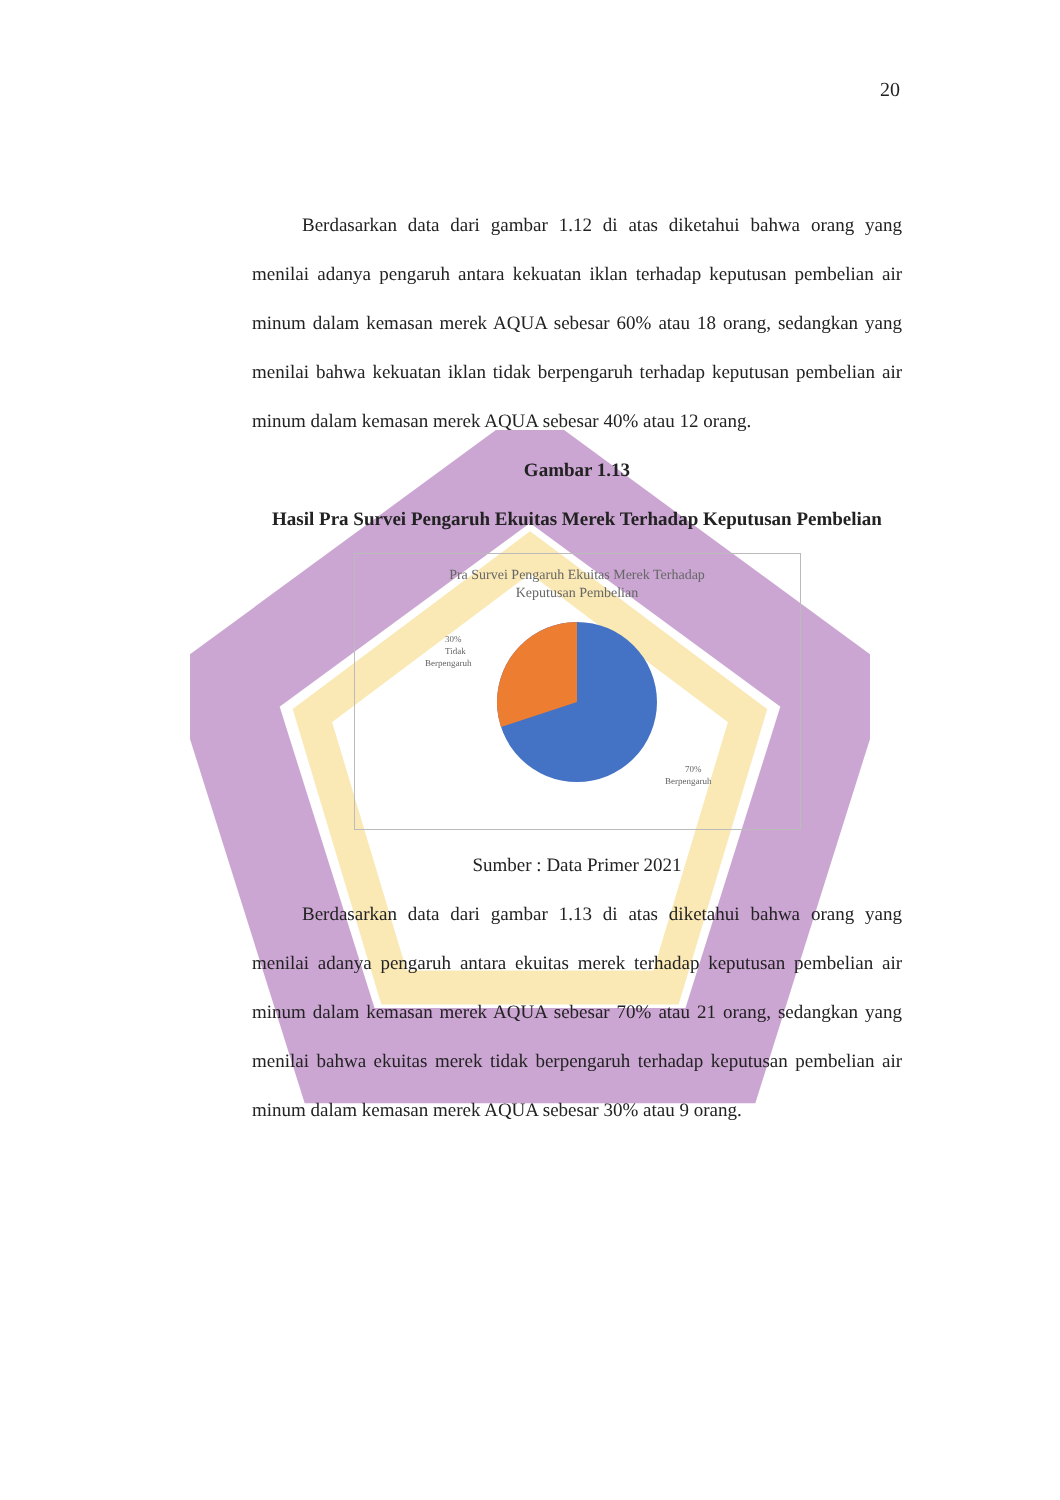20
Berdasarkan data dari gambar 1.12 di atas diketahui bahwa orang yang menilai adanya pengaruh antara kekuatan iklan terhadap keputusan pembelian air minum dalam kemasan merek AQUA sebesar 60% atau 18 orang, sedangkan yang menilai bahwa kekuatan iklan tidak berpengaruh terhadap keputusan pembelian air minum dalam kemasan merek AQUA sebesar 40% atau 12 orang.
Gambar 1.13
Hasil Pra Survei Pengaruh Ekuitas Merek Terhadap Keputusan Pembelian
Pra Survei Pengaruh Ekuitas Merek Terhadap
Keputusan Pembelian
30%
Tidak
Berpengaruh
70%
Berpengaruh
Sumber : Data Primer 2021
Berdasarkan data dari gambar 1.13 di atas diketahui bahwa orang yang menilai adanya pengaruh antara ekuitas merek terhadap keputusan pembelian air minum dalam kemasan merek AQUA sebesar 70% atau 21 orang, sedangkan yang menilai bahwa ekuitas merek tidak berpengaruh terhadap keputusan pembelian air minum dalam kemasan merek AQUA sebesar 30% atau 9 orang.